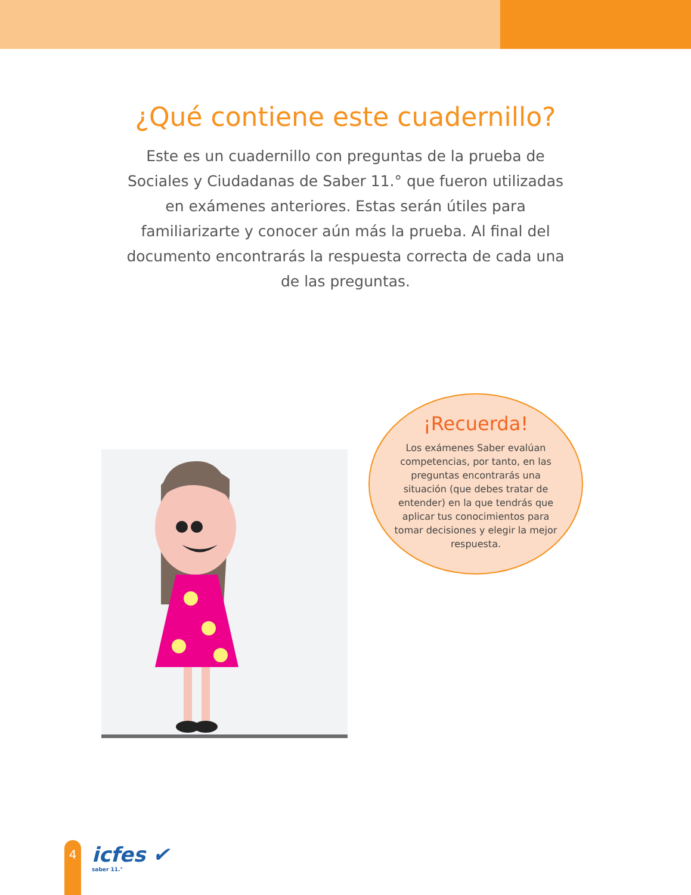¿Qué contiene este cuadernillo?
Este es un cuadernillo con preguntas de la prueba de Sociales y Ciudadanas de Saber 11.° que fueron utilizadas en exámenes anteriores. Estas serán útiles para familiarizarte y conocer aún más la prueba. Al final del documento encontrarás la respuesta correcta de cada una de las preguntas.
¡Recuerda!
Los exámenes Saber evalúan competencias, por tanto, en las preguntas encontrarás una situación (que debes tratar de entender) en la que tendrás que aplicar tus conocimientos para tomar decisiones y elegir la mejor respuesta.
4 icfes ✔
saber 11.°